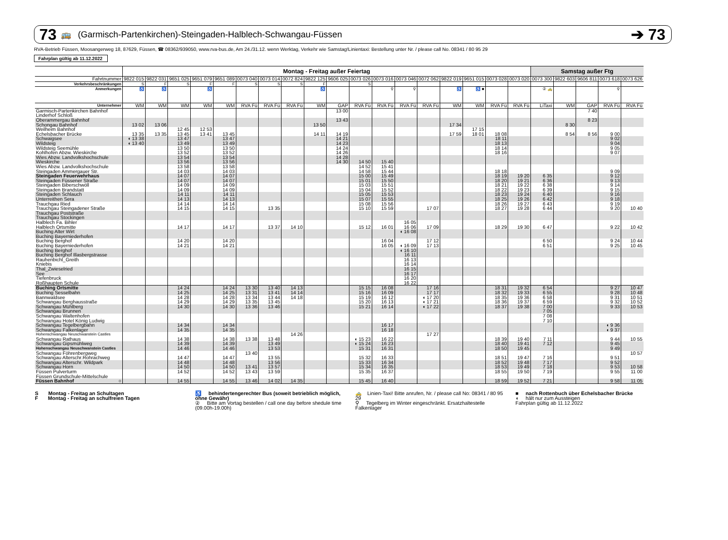73 🚌 (Garmisch-Partenkirchen)-Steingaden-Halblech-Schwangau-Füssen ➔ 73
RVA-Betrieb Füssen, Moosangerweg 18, 87629, Füssen, ☎ 08362/939050, www.rva-bus.de, Am 24./31.12. wenn Werktag, Verkehr wie Samstag!Linientaxi: Bestellung unter Nr. / please call No. 08341 / 80 95 29
Fahrplan gültig ab 11.12.2022
| | Montag - Freitag außer Feiertag | | | | | | | | | | | | | | | | | | Samstag außer Ftg | | | | |
| --- | --- | --- | --- | --- | --- | --- | --- | --- | --- | --- | --- | --- | --- | --- | --- | --- | --- | --- | --- | --- | --- | --- | --- |
| Fahrtnummer | 9822 015 | 9822 031 | 9651 025 | 9651 079 | 9651 089 | 0073 040 | 0073 014 | 0072 824 | 9822 125 | 9606 025 | 0073 026 | 0073 016 | 0073 046 | 0072 062 | 9822 019 | 9651 015 | 0073 028 | 0073 020 | 0073 300 | 9822 603 | 9606 811 | 0073 618 | 0073 626 |
| Verkehrsbeschränkungen | S | F | S | F | F | S | S | S | F | | S | | | | | | | | | | | | |
| Anmerkungen | ♿ | ♿ | | ♿ | | | | | ♿ | | | ⚲ | ⚲ | | ♿ | ♿ ■ | | | ② 🚕 | | | ⚲ | |
| Unternehmer | WM | WM | WM | WM | WM | RVA Fü | RVA Fü | RVA Fü | WM | GAP | RVA Fü | RVA Fü | RVA Fü | RVA Fü | WM | WM | RVA Fü | RVA Fü | LiTaxi | WM | GAP | RVA Fü | RVA Fü |
| Garmisch-Partenkirchen Bahnhof | | | | | | | | | | 13 00 | | | | | | | | | | | 7 40 | | |
| Linderhof Schloß | | | | | | | | | | | | | | | | | | | | | | | |
| Oberammergau Bahnhof | | | | | | | | | | 13 43 | | | | | | | | | | | 8 23 | | |
| Schongau Bahnhof | 13 02 | 13 06 | | | | | | | 13 50 | | | | | | 17 34 | | | | | 8 30 | | | |
| Weilheim Bahnhof | | | 12 45 | 12 53 | | | | | | | | | | | | 17 15 | | | | | | | |
| Echelsbacher Brücke | 13 35 | 13 35 | 13 45 | 13 41 | 13 45 | | | | 14 11 | 14 19 | | | | | 17 59 | 18 01 | 18 08 | | | 8 54 | 8 56 | 9 00 | |
| Schwaigsee | ◖ 13 38 | | 13 47 | | 13 47 | | | | | 14 21 | | | | | | | 18 11 | | | | | 9 02 | |
| Wildsteig | ◖ 13 40 | | 13 49 | | 13 49 | | | | | 14 23 | | | | | | | 18 13 | | | | | 9 04 | |
| Wildsteig Seemühle | | | 13 50 | | 13 50 | | | | | 14 24 | | | | | | | 18 14 | | | | | 9 05 | |
| Kohlhofen Abzw. Wieskirche | | | 13 52 | | 13 52 | | | | | 14 26 | | | | | | | 18 16 | | | | | 9 07 | |
| Wies Abzw. Landvolkshochschule | | | 13 54 | | 13 54 | | | | | 14 28 | | | | | | | | | | | | | |
| Wieskirche | | | 13 56 | | 13 56 | | | | | 14 30 | 14 50 | 15 40 | | | | | | | | | | | |
| Wies Abzw. Landvolkshochschule | | | 13 58 | | 13 58 | | | | | | 14 52 | 15 41 | | | | | | | | | | | |
| Steingaden Ammergauer Str. | | | 14 03 | | 14 03 | | | | | | 14 58 | 15 44 | | | | | 18 18 | | | | | 9 09 | |
| Steingaden Feuerwehrhaus | | | 14 07 | | 14 07 | | | | | | 15 00 | 15 49 | | | | | 18 19 | 19 20 | 6 35 | | | 9 12 | |
| Steingaden Füssener Straße | | | 14 07 | | 14 07 | | | | | | 15 01 | 15 50 | | | | | 18 20 | 19 21 | 6 36 | | | 9 13 | |
| Steingaden Biberschwöll | | | 14 09 | | 14 09 | | | | | | 15 03 | 15 51 | | | | | 18 21 | 19 22 | 6 38 | | | 9 14 | |
| Steingaden Brandstatt | | | 14 09 | | 14 09 | | | | | | 15 04 | 15 52 | | | | | 18 22 | 19 23 | 6 39 | | | 9 15 | |
| Steingaden Schlauch | | | 14 11 | | 14 11 | | | | | | 15 05 | 15 53 | | | | | 18 23 | 19 24 | 6 40 | | | 9 16 | |
| Unterreithen Sera | | | 14 13 | | 14 13 | | | | | | 15 07 | 15 55 | | | | | 18 25 | 19 26 | 6 42 | | | 9 18 | |
| Trauchgau Ried | | | 14 14 | | 14 14 | | | | | | 15 08 | 15 56 | | | | | 18 26 | 19 27 | 6 43 | | | 9 19 | |
| Trauchgau Steingadener Straße | | | 14 15 | | 14 15 | | 13 35 | | | | 15 10 | 15 59 | | 17 07 | | | 18 27 | 19 28 | 6 44 | | | 9 20 | 10 40 |
| Trauchgau Poststraße | | | | | | | | | | | | | | | | | | | | | | | |
| Trauchgau Stockingen | | | | | | | | | | | | | | | | | | | | | | | |
| Halblech Fa. Bihler | | | | | | | | | | | | | 16 05 | | | | | | | | | | |
| Halblech Ortsmitte | | | 14 17 | | 14 17 | | 13 37 | 14 10 | | | 15 12 | 16 01 | 16 06 | 17 09 | | | 18 29 | 19 30 | 6 47 | | | 9 22 | 10 42 |
| Buching Alter Wirt | | | | | | | | | | | | | ◖ 16 08 | | | | | | | | | | |
| Buching Bayerniederhofen | | | | | | | | | | | | | | | | | | | | | | | |
| Buching Berghof | | | 14 20 | | 14 20 | | | | | | | 16 04 | | 17 12 | | | | | 6 50 | | | 9 24 | 10 44 |
| Buching Bayerniederhofen | | | 14 21 | | 14 21 | | | | | | | 16 05 | ◖ 16 09 | 17 13 | | | | | 6 51 | | | 9 25 | 10 45 |
| Buching Berghof | | | | | | | | | | | | | ◖ 16 10 | | | | | | | | | | |
| Buching Berghof Illasbergstrasse | | | | | | | | | | | | | 16 11 | | | | | | | | | | |
| Rauhenbichl_Greith | | | | | | | | | | | | | 16 13 | | | | | | | | | | |
| Kniebis | | | | | | | | | | | | | 16 14 | | | | | | | | | | |
| Thal_Zwieselried | | | | | | | | | | | | | 16 15 | | | | | | | | | | |
| See | | | | | | | | | | | | | 16 17 | | | | | | | | | | |
| Tiefenbruck | | | | | | | | | | | | | 16 20 | | | | | | | | | | |
| Roßhaupten Schule | | | | | | | | | | | | | 16 22 | | | | | | | | | | |
| Buching Ortsmitte | | | 14 24 | | 14 24 | 13 30 | 13 40 | 14 13 | | | 15 15 | 16 08 | | 17 16 | | | 18 31 | 19 32 | 6 54 | | | 9 27 | 10 47 |
| Buching Sesselbahn | | | 14 25 | | 14 25 | 13 31 | 13 41 | 14 14 | | | 15 16 | 16 09 | | 17 17 | | | 18 32 | 19 33 | 6 55 | | | 9 28 | 10 48 |
| Bannwaldsee | | | 14 28 | | 14 28 | 13 34 | 13 44 | 14 18 | | | 15 19 | 16 12 | | ◖ 17 20 | | | 18 35 | 19 36 | 6 58 | | | 9 31 | 10 51 |
| Schwangau Berghausstraße | | | 14 29 | | 14 29 | 13 35 | 13 45 | | | | 15 20 | 16 13 | | ◖ 17 21 | | | 18 36 | 19 37 | 6 59 | | | 9 32 | 10 52 |
| Schwangau Mühlberg | | | 14 30 | | 14 30 | 13 36 | 13 46 | | | | 15 21 | 16 14 | | ◖ 17 22 | | | 18 37 | 19 38 | 7 00 | | | 9 33 | 10 53 |
| Schwangau Brunnen | | | | | | | | | | | | | | | | | | | 7 05 | | | | |
| Schwangau Waltenhofen | | | | | | | | | | | | | | | | | | | 7 08 | | | | |
| Schwangau Hotel König Ludwig | | | | | | | | | | | | | | | | | | | 7 10 | | | | |
| Schwangau Tegelbergbahn | | | 14 34 | | 14 34 | | | | | | | 16 17 | | | | | | | | | | ◖ 9 36 | |
| Schwangau Falkenlager | | | 14 35 | | 14 35 | | | | | | | 16 18 | | | | | | | | | | ◖ 9 37 | |
| Hohenschwangau Neuschwanstein Castles | | | | | | | | 14 26 | | | | | | 17 27 | | | | | | | | | |
| Schwangau Rathaus | | | 14 38 | | 14 38 | 13 38 | 13 48 | | | | ◖ 15 23 | 16 22 | | | | | 18 39 | 19 40 | 7 11 | | | 9 44 | 10 55 |
| Schwangau Gipsmühlweg | | | 14 39 | | 14 39 | | 13 49 | | | | ◖ 15 24 | 16 23 | | | | | 18 40 | 19 41 | 7 12 | | | 9 45 | |
| Hohenschwangau Neuschwanstein Castles | | | 14 46 | | 14 46 | | 13 53 | | | | 15 31 | 16 31 | | | | | 18 50 | 19 45 | | | | 9 49 | |
| Schwangau Föhrenbergweg | | | | | | 13 40 | | | | | | | | | | | | | | | | | 10 57 |
| Schwangau Alterschr.Rohrachweg | | | 14 47 | | 14 47 | | 13 55 | | | | 15 32 | 16 33 | | | | | 18 51 | 19 47 | 7 16 | | | 9 51 | |
| Schwangau Alterschr. Wildpark | | | 14 48 | | 14 48 | | 13 56 | | | | 15 33 | 16 34 | | | | | 18 52 | 19 48 | 7 17 | | | 9 52 | |
| Schwangau Horn | | | 14 50 | | 14 50 | 13 41 | 13 57 | | | | 15 34 | 16 35 | | | | | 18 53 | 19 49 | 7 18 | | | 9 53 | 10 58 |
| Füssen Pulverturm | | | 14 52 | | 14 52 | 13 43 | 13 59 | | | | 15 35 | 16 37 | | | | | 18 55 | 19 50 | 7 19 | | | 9 55 | 11 00 |
| Füssen Grundschule-Mittelschule | | | | | | | | | | | | | | | | | | | | | | | |
| Füssen Bahnhof ○ | | | 14 55 | | 14 55 | 13 46 | 14 02 | 14 35 | | | 15 45 | 16 40 | | | | | 18 59 | 19 52 | 7 21 | | | 9 58 | 11 05 |
S Montag - Freitag an Schultagen
F Montag - Freitag an schulfreien Tagen
♿ behindertengerechter Bus (soweit betrieblich möglich, ohne Gewähr)
② Bitte am Vortag bestellen / call one day before shedule time (09.00h-19.00h)
🚕 Linien-Taxi! Bitte anrufen, Nr. / please call No: 08341 / 80 95 29
⚲ Tegelberg im Winter eingeschränkt. Ersatzhaltestelle Falkenlager
■ nach Rottenbuch über Echelsbacher Brücke
◖ hält nur zum Aussteigen
Fahrplan gültig ab 11.12.2022